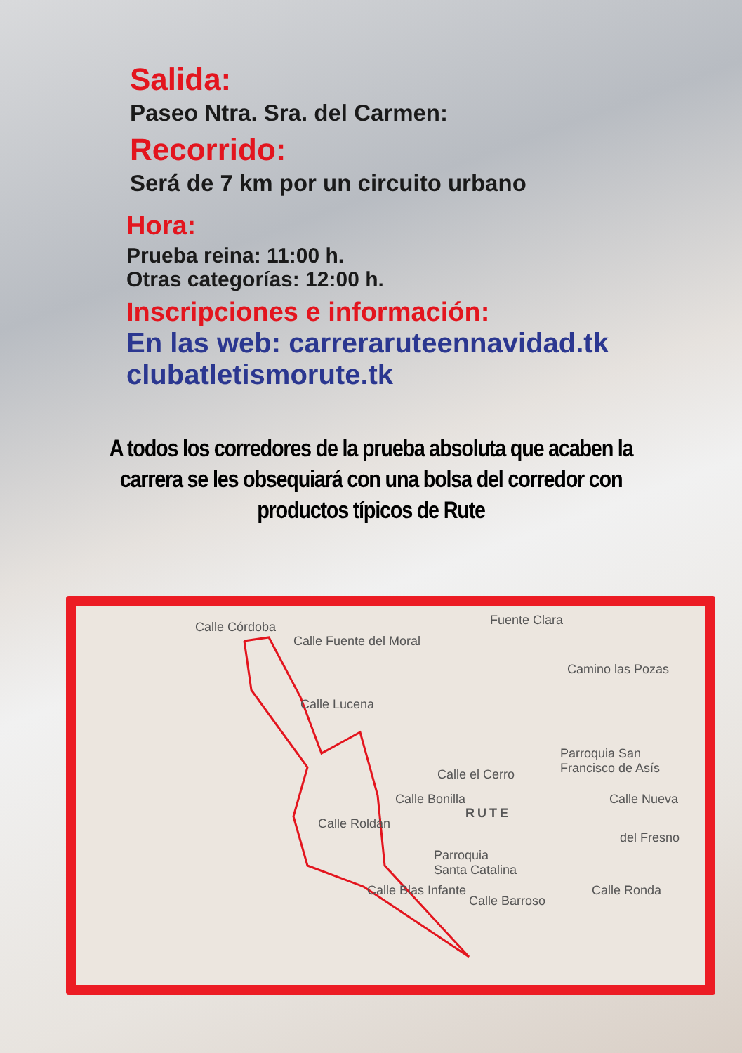Salida:
Paseo Ntra. Sra. del Carmen:
Recorrido:
Será de 7 km por un circuito urbano
Hora:
Prueba reina: 11:00 h.
Otras categorías: 12:00 h.
Inscripciones e información:
En las web: carreraruteennavidad.tk
clubatletismorute.tk
A todos los corredores de la prueba absoluta que acaben la carrera se les obsequiará con una bolsa del corredor con productos típicos de Rute
Calle Córdoba
Calle Fuente del Moral
Fuente Clara
Camino las Pozas
Calle Lucena
Parroquia San
Francisco de Asís Calle el Cerro
Calle Bonilla Calle Nueva
RUTE
Calle Roldán
Parroquia
Santa Catalina
del Fresno
Calle Ronda Calle Blas Infante
Calle Barroso